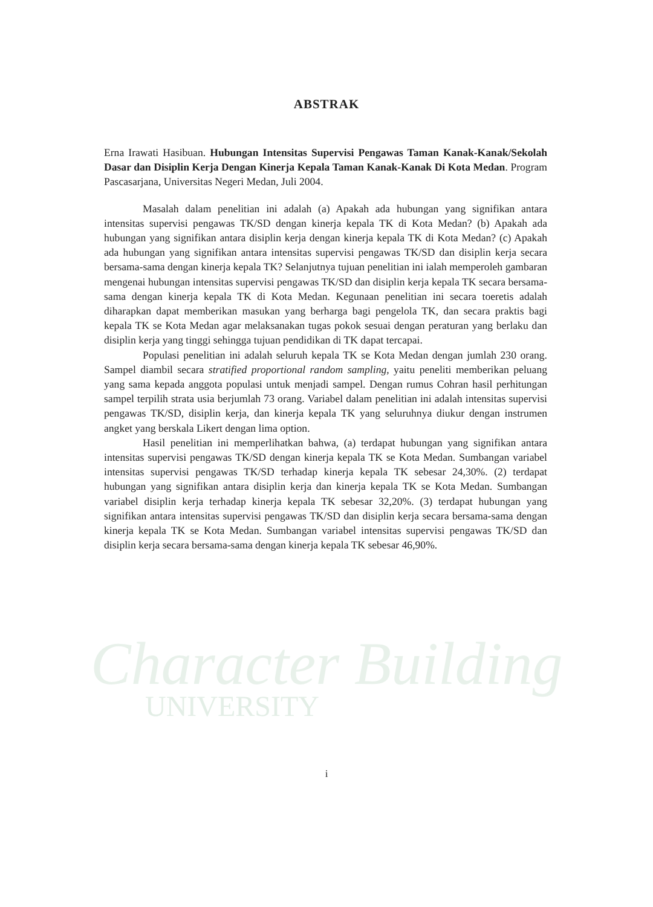Character Building
UNIVERSITY
ABSTRAK
Erna Irawati Hasibuan. Hubungan Intensitas Supervisi Pengawas Taman Kanak-Kanak/Sekolah Dasar dan Disiplin Kerja Dengan Kinerja Kepala Taman Kanak-Kanak Di Kota Medan. Program Pascasarjana, Universitas Negeri Medan, Juli 2004.
Masalah dalam penelitian ini adalah (a) Apakah ada hubungan yang signifikan antara intensitas supervisi pengawas TK/SD dengan kinerja kepala TK di Kota Medan? (b) Apakah ada hubungan yang signifikan antara disiplin kerja dengan kinerja kepala TK di Kota Medan? (c) Apakah ada hubungan yang signifikan antara intensitas supervisi pengawas TK/SD dan disiplin kerja secara bersama-sama dengan kinerja kepala TK? Selanjutnya tujuan penelitian ini ialah memperoleh gambaran mengenai hubungan intensitas supervisi pengawas TK/SD dan disiplin kerja kepala TK secara bersama-sama dengan kinerja kepala TK di Kota Medan. Kegunaan penelitian ini secara toeretis adalah diharapkan dapat memberikan masukan yang berharga bagi pengelola TK, dan secara praktis bagi kepala TK se Kota Medan agar melaksanakan tugas pokok sesuai dengan peraturan yang berlaku dan disiplin kerja yang tinggi sehingga tujuan pendidikan di TK dapat tercapai.
Populasi penelitian ini adalah seluruh kepala TK se Kota Medan dengan jumlah 230 orang. Sampel diambil secara stratified proportional random sampling, yaitu peneliti memberikan peluang yang sama kepada anggota populasi untuk menjadi sampel. Dengan rumus Cohran hasil perhitungan sampel terpilih strata usia berjumlah 73 orang. Variabel dalam penelitian ini adalah intensitas supervisi pengawas TK/SD, disiplin kerja, dan kinerja kepala TK yang seluruhnya diukur dengan instrumen angket yang berskala Likert dengan lima option.
Hasil penelitian ini memperlihatkan bahwa, (a) terdapat hubungan yang signifikan antara intensitas supervisi pengawas TK/SD dengan kinerja kepala TK se Kota Medan. Sumbangan variabel intensitas supervisi pengawas TK/SD terhadap kinerja kepala TK sebesar 24,30%. (2) terdapat hubungan yang signifikan antara disiplin kerja dan kinerja kepala TK se Kota Medan. Sumbangan variabel disiplin kerja terhadap kinerja kepala TK sebesar 32,20%. (3) terdapat hubungan yang signifikan antara intensitas supervisi pengawas TK/SD dan disiplin kerja secara bersama-sama dengan kinerja kepala TK se Kota Medan. Sumbangan variabel intensitas supervisi pengawas TK/SD dan disiplin kerja secara bersama-sama dengan kinerja kepala TK sebesar 46,90%.
i